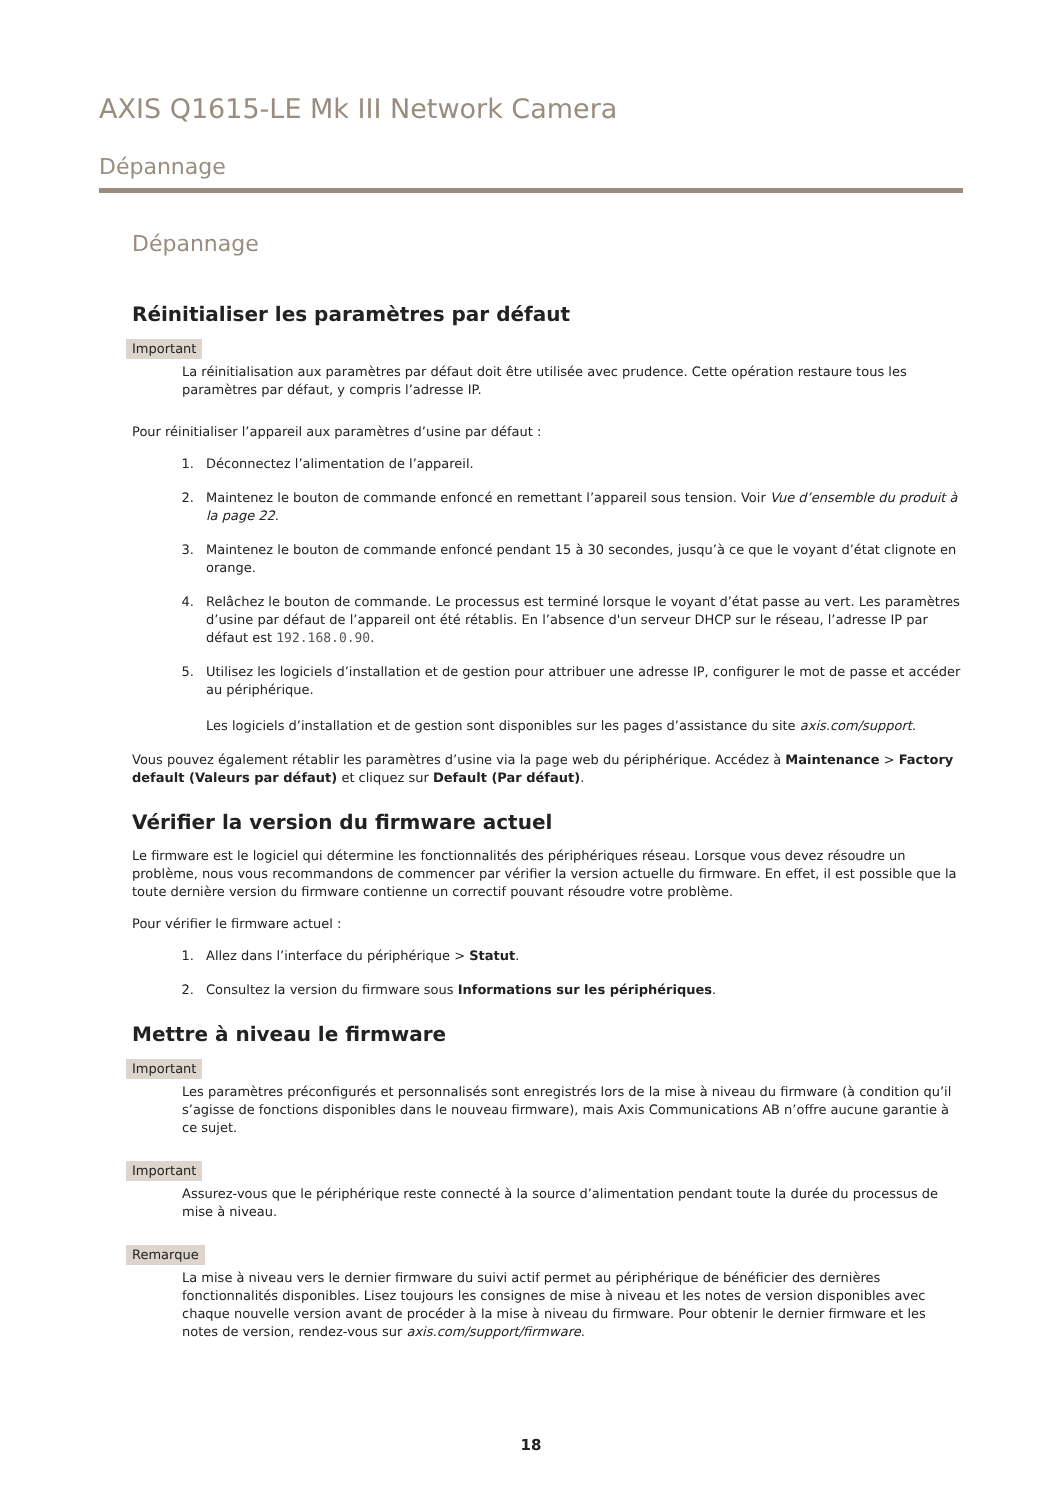AXIS Q1615-LE Mk III Network Camera
Dépannage
Dépannage
Réinitialiser les paramètres par défaut
Important
La réinitialisation aux paramètres par défaut doit être utilisée avec prudence. Cette opération restaure tous les paramètres par défaut, y compris l’adresse IP.
Pour réinitialiser l’appareil aux paramètres d’usine par défaut :
1. Déconnectez l’alimentation de l’appareil.
2. Maintenez le bouton de commande enfoncé en remettant l’appareil sous tension. Voir Vue d’ensemble du produit à la page 22.
3. Maintenez le bouton de commande enfoncé pendant 15 à 30 secondes, jusqu’à ce que le voyant d’état clignote en orange.
4. Relâchez le bouton de commande. Le processus est terminé lorsque le voyant d’état passe au vert. Les paramètres d’usine par défaut de l’appareil ont été rétablis. En l’absence d'un serveur DHCP sur le réseau, l’adresse IP par défaut est 192.168.0.90.
5. Utilisez les logiciels d’installation et de gestion pour attribuer une adresse IP, configurer le mot de passe et accéder au périphérique.
Les logiciels d’installation et de gestion sont disponibles sur les pages d’assistance du site axis.com/support.
Vous pouvez également rétablir les paramètres d’usine via la page web du périphérique. Accédez à Maintenance > Factory default (Valeurs par défaut) et cliquez sur Default (Par défaut).
Vérifier la version du firmware actuel
Le firmware est le logiciel qui détermine les fonctionnalités des périphériques réseau. Lorsque vous devez résoudre un problème, nous vous recommandons de commencer par vérifier la version actuelle du firmware. En effet, il est possible que la toute dernière version du firmware contienne un correctif pouvant résoudre votre problème.
Pour vérifier le firmware actuel :
1. Allez dans l’interface du périphérique > Statut.
2. Consultez la version du firmware sous Informations sur les périphériques.
Mettre à niveau le firmware
Important
Les paramètres préconfigurés et personnalisés sont enregistrés lors de la mise à niveau du firmware (à condition qu’il s’agisse de fonctions disponibles dans le nouveau firmware), mais Axis Communications AB n’offre aucune garantie à ce sujet.
Important
Assurez-vous que le périphérique reste connecté à la source d’alimentation pendant toute la durée du processus de mise à niveau.
Remarque
La mise à niveau vers le dernier firmware du suivi actif permet au périphérique de bénéficier des dernières fonctionnalités disponibles. Lisez toujours les consignes de mise à niveau et les notes de version disponibles avec chaque nouvelle version avant de procéder à la mise à niveau du firmware. Pour obtenir le dernier firmware et les notes de version, rendez-vous sur axis.com/support/firmware.
18